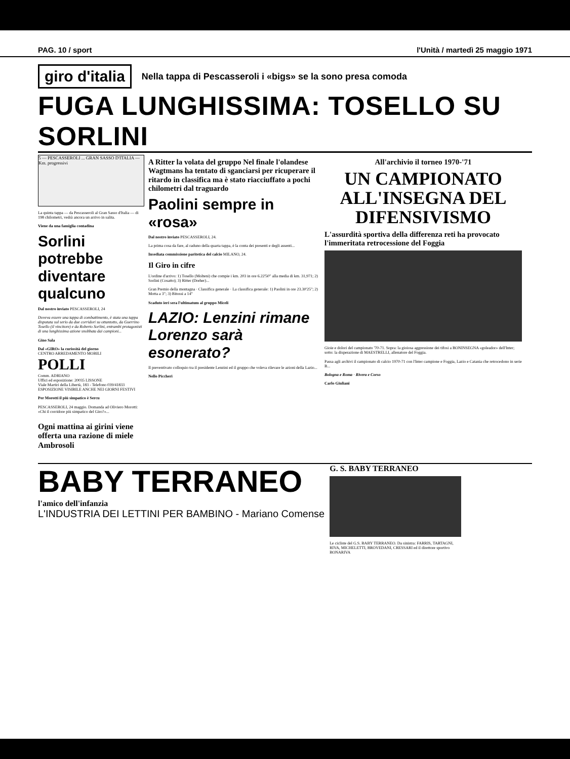PAG. 10 / sport l'Unità / martedì 25 maggio 1971
giro d'italia
Nella tappa di Pescasseroli i «bigs» se la sono presa comoda
FUGA LUNGHISSIMA: TOSELLO SU SORLINI
5 — PESCASSEROLI ... GRAN SASSO D'ITALIA — Km. progressivi
La quinta tappa — da Pescasseroli al Gran Sasso d'Italia — di 198 chilometri, vedrà ancora un arrivo in salita.
Viene da una famiglia contadina
Sorlini potrebbe diventare qualcuno
Dal nostro inviato PESCASSEROLI, 24
Doveva essere una tappa di combattimento, è stata una tappa disputata sul serio da due corridori su ottantotto, da Guerrino Tosello (il vincitore) e da Roberto Sorlini, entrambi protagonisti di una lunghissima azione snobbata dai campioni...
Gino Sala
Dal «GIRO» la curiosità del giorno
CENTRO ARREDAMENTO MOBILI
POLLI
Comm. ADRIANO
Uffici ed esposizione: 20035 LISSONE
Viale Martiri della Libertà, 183 - Telefono 039/41833
ESPOSIZIONE VISIBILE ANCHE NEI GIORNI FESTIVI
Per Morotti il più simpatico è Sercu
PESCASSEROLI, 24 maggio. Domanda ad Oliviero Morotti: «Chi il corridore più simpatico del Giro?»...
Ogni mattina ai girini viene offerta una razione di miele Ambrosoli
A Ritter la volata del gruppo Nel finale l'olandese Wagtmans ha tentato di sganciarsi per ricuperare il ritardo in classifica ma è stato riacciuffato a pochi chilometri dal traguardo
Paolini sempre in «rosa»
Dal nostro inviato PESCASSEROLI, 24.
La prima cosa da fare, al raduno della quarta tappa, è la conta dei presenti e degli assenti...
Insediata commissione paritetica del calcio MILANO, 24.
Il Giro in cifre
L'ordine d'arrivo: 1) Tosello (Molteni) che compie i km. 203 in ore 6.22'50" alla media di km. 31,971; 2) Sorlini (Cosatto); 3) Ritter (Dreher)...
Gran Premio della montagna · Classifica generale · La classifica generale: 1) Paolini in ore 23.30'25"; 2) Motta a 3"; 3) Bitossi a 14"
Scaduto ieri sera l'ultimatum al gruppo Miceli
LAZIO: Lenzini rimane Lorenzo sarà esonerato?
Il preventivato colloquio tra il presidente Lenzini ed il gruppo che voleva rilevare le azioni della Lazio...
Nello Piccheri
All'archivio il torneo 1970-'71
UN CAMPIONATO ALL'INSEGNA DEL DIFENSIVISMO
L'assurdità sportiva della differenza reti ha provocato l'immeritata retrocessione del Foggia
Gioie e dolori del campionato '70-71. Sopra: la gioiosa aggressione dei tifosi a BONINSEGNA «goleador» dell'Inter; sotto: la disperazione di MAESTRELLI, allenatore del Foggia.
Passa agli archivi il campionato di calcio 1970-71 con l'Inter campione e Foggia, Lazio e Catania che retrocedono in serie B...
Bologna e Roma · Rivera e Corso
Carlo Giuliani
BABY TERRANEO
l'amico dell'infanzia
L'INDUSTRIA DEI LETTINI PER BAMBINO - Mariano Comense
G. S. BABY TERRANEO
Le cicliste del G.S. BABY TERRANEO. Da sinistra: FARRIS, TARTAGNI, RIVA, MICHELETTI, BROVEDANI, CRESSARI ed il direttore sportivo BONARIVA